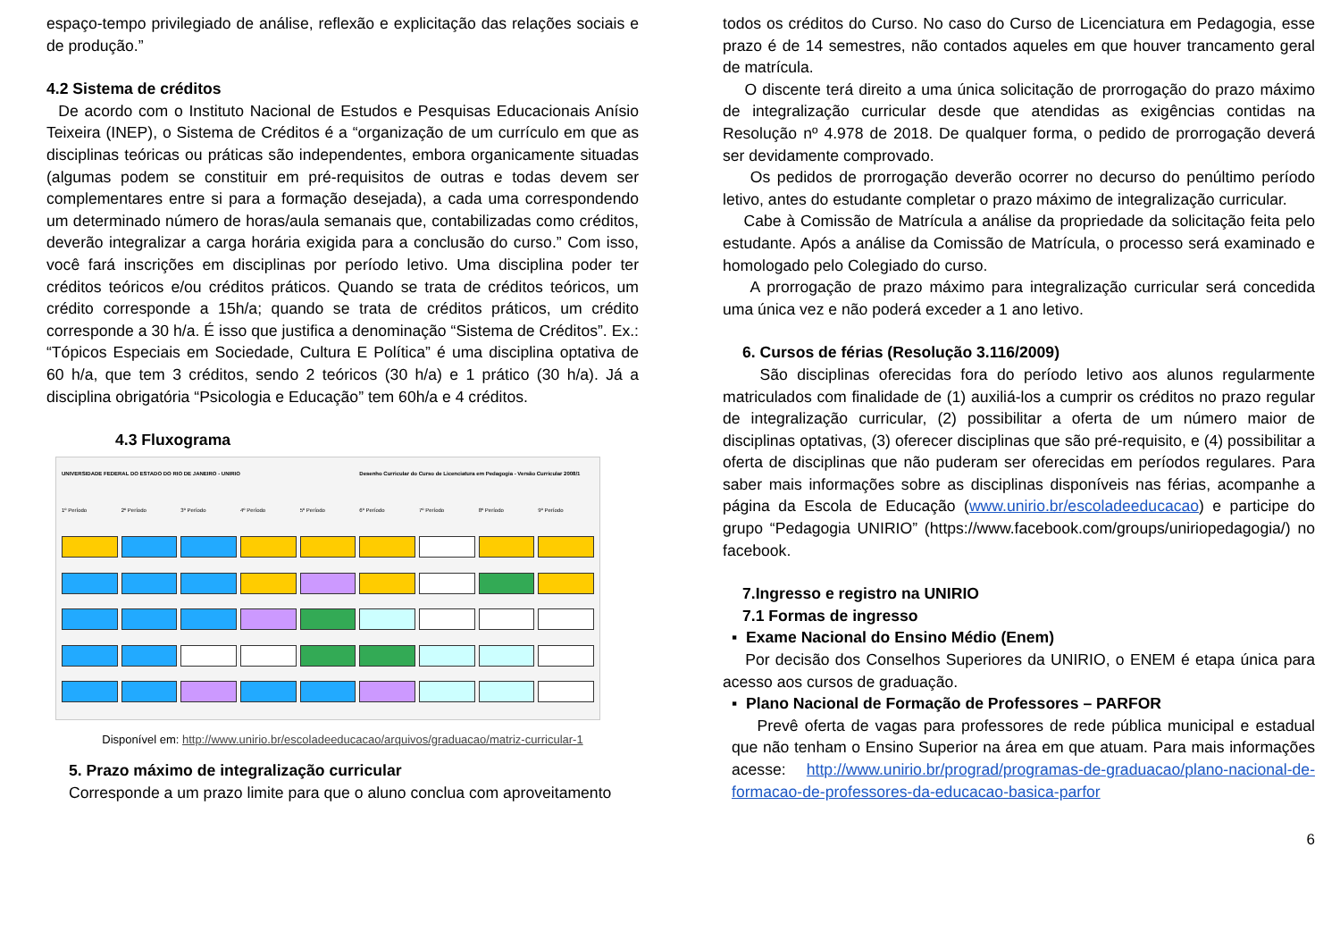espaço-tempo privilegiado de análise, reflexão e explicitação das relações sociais e de produção.”
4.2 Sistema de créditos
De acordo com o Instituto Nacional de Estudos e Pesquisas Educacionais Anísio Teixeira (INEP), o Sistema de Créditos é a “organização de um currículo em que as disciplinas teóricas ou práticas são independentes, embora organicamente situadas (algumas podem se constituir em pré-requisitos de outras e todas devem ser complementares entre si para a formação desejada), a cada uma correspondendo um determinado número de horas/aula semanais que, contabilizadas como créditos, deverão integralizar a carga horária exigida para a conclusão do curso.” Com isso, você fará inscrições em disciplinas por período letivo. Uma disciplina poder ter créditos teóricos e/ou créditos práticos. Quando se trata de créditos teóricos, um crédito corresponde a 15h/a; quando se trata de créditos práticos, um crédito corresponde a 30 h/a. É isso que justifica a denominação “Sistema de Créditos”. Ex.: “Tópicos Especiais em Sociedade, Cultura E Política” é uma disciplina optativa de 60 h/a, que tem 3 créditos, sendo 2 teóricos (30 h/a) e 1 prático (30 h/a). Já a disciplina obrigatória “Psicologia e Educação” tem 60h/a e 4 créditos.
4.3 Fluxograma
UNIVERSIDADE FEDERAL DO ESTADO DO RIO DE JANEIRO - UNIRIO
Desenho Curricular do Curso de Licenciatura em Pedagogia - Versão Curricular 2008/1
1º Período
2º Período
3º Período
4º Período
5º Período
6º Período
7º Período
8º Período
9º Período
Disponível em: http://www.unirio.br/escoladeeducacao/arquivos/graduacao/matriz-curricular-1
5. Prazo máximo de integralização curricular
Corresponde a um prazo limite para que o aluno conclua com aproveitamento
todos os créditos do Curso. No caso do Curso de Licenciatura em Pedagogia, esse prazo é de 14 semestres, não contados aqueles em que houver trancamento geral de matrícula.
O discente terá direito a uma única solicitação de prorrogação do prazo máximo de integralização curricular desde que atendidas as exigências contidas na Resolução nº 4.978 de 2018. De qualquer forma, o pedido de prorrogação deverá ser devidamente comprovado.
Os pedidos de prorrogação deverão ocorrer no decurso do penúltimo período letivo, antes do estudante completar o prazo máximo de integralização curricular.
Cabe à Comissão de Matrícula a análise da propriedade da solicitação feita pelo estudante. Após a análise da Comissão de Matrícula, o processo será examinado e homologado pelo Colegiado do curso.
A prorrogação de prazo máximo para integralização curricular será concedida uma única vez e não poderá exceder a 1 ano letivo.
6. Cursos de férias (Resolução 3.116/2009)
São disciplinas oferecidas fora do período letivo aos alunos regularmente matriculados com finalidade de (1) auxiliá-los a cumprir os créditos no prazo regular de integralização curricular, (2) possibilitar a oferta de um número maior de disciplinas optativas, (3) oferecer disciplinas que são pré-requisito, e (4) possibilitar a oferta de disciplinas que não puderam ser oferecidas em períodos regulares. Para saber mais informações sobre as disciplinas disponíveis nas férias, acompanhe a página da Escola de Educação (www.unirio.br/escoladeeducacao) e participe do grupo “Pedagogia UNIRIO” (https://www.facebook.com/groups/uniriopedagogia/) no facebook.
7.Ingresso e registro na UNIRIO
7.1 Formas de ingresso
▪ Exame Nacional do Ensino Médio (Enem)
Por decisão dos Conselhos Superiores da UNIRIO, o ENEM é etapa única para acesso aos cursos de graduação.
▪ Plano Nacional de Formação de Professores – PARFOR
Prevê oferta de vagas para professores de rede pública municipal e estadual que não tenham o Ensino Superior na área em que atuam. Para mais informações acesse: http://www.unirio.br/prograd/programas-de-graduacao/plano-nacional-de-formacao-de-professores-da-educacao-basica-parfor
6